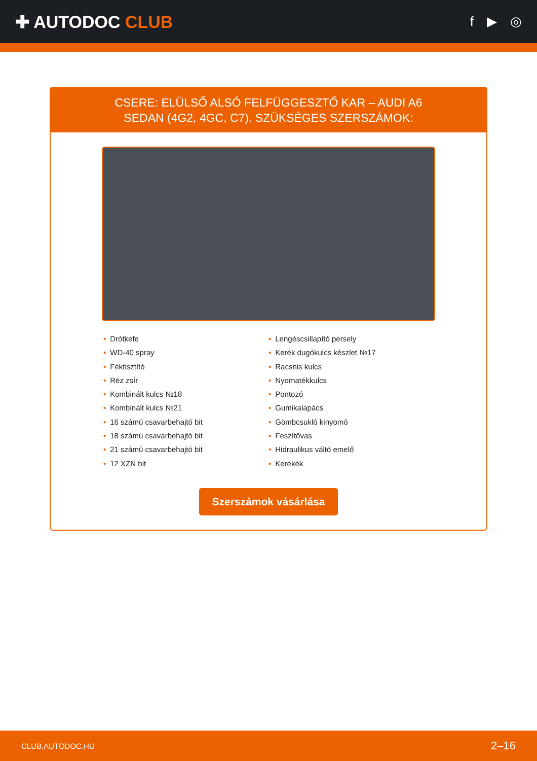✚ AUTODOC CLUB
f ▶ ◎
CSERE: ELÜLSŐ ALSÓ FELFÜGGESZTŐ KAR – AUDI A6
SEDAN (4G2, 4GC, C7). SZÜKSÉGES SZERSZÁMOK:
• Drótkefe
• WD-40 spray
• Féktisztító
• Réz zsír
• Kombinált kulcs №18
• Kombinált kulcs №21
• 16 számú csavarbehajtó bit
• 18 számú csavarbehajtó bit
• 21 számú csavarbehajtó bit
• 12 XZN bit
• Lengéscsillapító persely
• Kerék dugókulcs készlet №17
• Racsnis kulcs
• Nyomatékkulcs
• Pontozó
• Gumikalapács
• Gömbcsukló kinyomó
• Feszítővas
• Hidraulikus váltó emelő
• Kerékék
Szerszámok vásárlása
CLUB.AUTODOC.HU 2–16